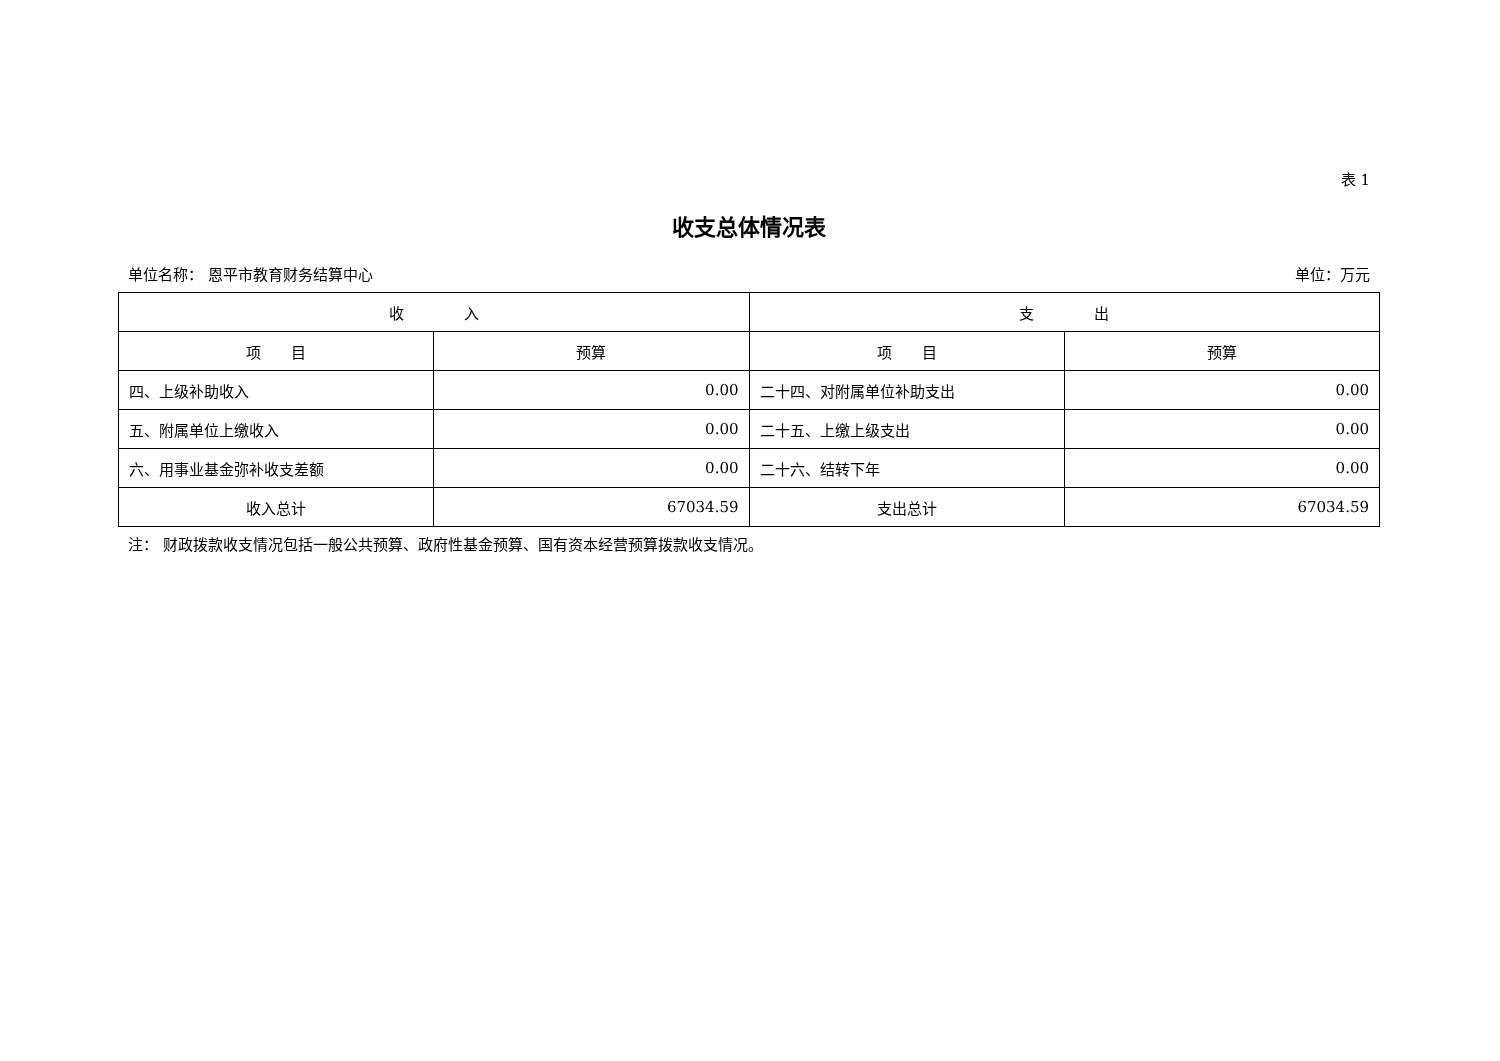表 1
收支总体情况表
单位名称： 恩平市教育财务结算中心 单位：万元
| 收 入 | | 支 出 | |
| --- | --- | --- | --- |
| 项 目 | 预算 | 项 目 | 预算 |
| 四、上级补助收入 | 0.00 | 二十四、对附属单位补助支出 | 0.00 |
| 五、附属单位上缴收入 | 0.00 | 二十五、上缴上级支出 | 0.00 |
| 六、用事业基金弥补收支差额 | 0.00 | 二十六、结转下年 | 0.00 |
| 收入总计 | 67034.59 | 支出总计 | 67034.59 |
注： 财政拨款收支情况包括一般公共预算、政府性基金预算、国有资本经营预算拨款收支情况。